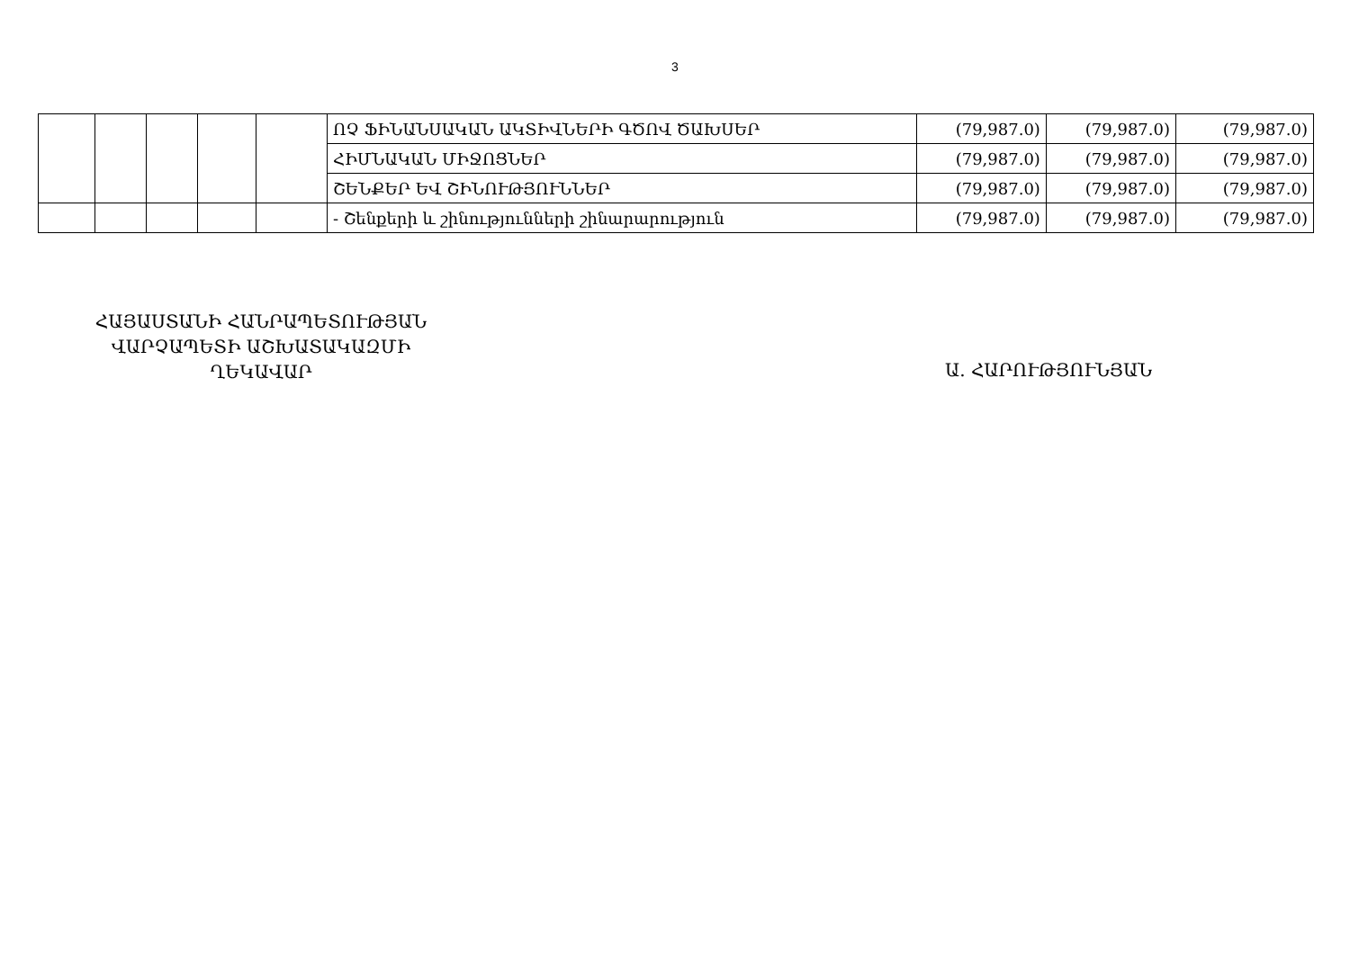3
| | | | | | ՈՉ ՖԻՆԱՆՍԱԿԱՆ ԱԿՏԻՎՆԵՐԻ ԳԾՈՎ ԾԱԽՍԵՐ | (79,987.0) | (79,987.0) | (79,987.0) |
| | | | | | ՀԻՄՆԱԿԱՆ ՄԻՋՈՑՆԵՐ | (79,987.0) | (79,987.0) | (79,987.0) |
| | | | | | ՇԵՆՔԵՐ ԵՎ ՇԻՆՈՒԹՅՈՒՆՆԵՐ | (79,987.0) | (79,987.0) | (79,987.0) |
| | | | | | - Շենքերի և շինությունների շինարարություն | (79,987.0) | (79,987.0) | (79,987.0) |
ՀԱՅԱՍՏԱՆԻ ՀԱՆՐԱՊԵՏՈՒԹՅԱՆ
ՎԱՐՉԱՊԵՏԻ ԱՇԽԱՏԱԿԱԶՄԻ
ՂԵԿԱՎԱՐ
Ա. ՀԱՐՈՒԹՅՈՒՆՅԱՆ